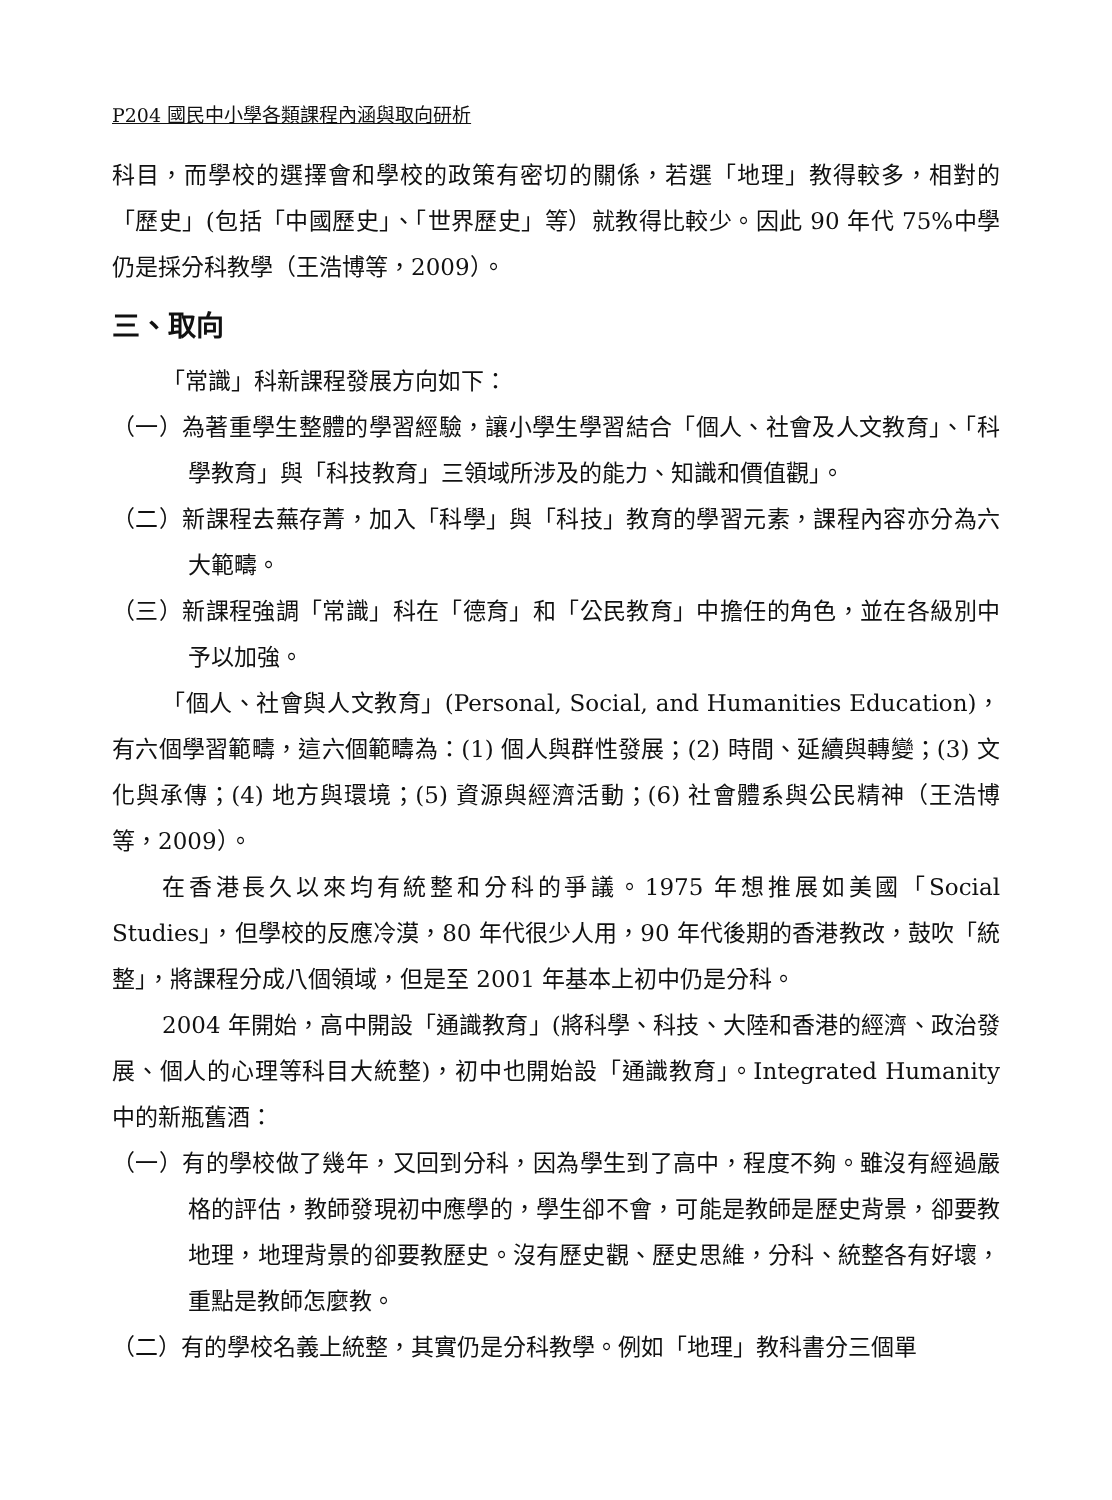P204 國民中小學各類課程內涵與取向研析
科目，而學校的選擇會和學校的政策有密切的關係，若選「地理」教得較多，相對的「歷史」(包括「中國歷史」、「世界歷史」等）就教得比較少。因此 90 年代 75%中學仍是採分科教學（王浩博等，2009）。
三、取向
「常識」科新課程發展方向如下：
（一）為著重學生整體的學習經驗，讓小學生學習結合「個人、社會及人文教育」、「科學教育」與「科技教育」三領域所涉及的能力、知識和價值觀」。
（二）新課程去蕪存菁，加入「科學」與「科技」教育的學習元素，課程內容亦分為六大範疇。
（三）新課程強調「常識」科在「德育」和「公民教育」中擔任的角色，並在各級別中予以加強。
「個人、社會與人文教育」(Personal, Social, and Humanities Education)，有六個學習範疇，這六個範疇為：(1) 個人與群性發展；(2) 時間、延續與轉變；(3) 文化與承傳；(4) 地方與環境；(5) 資源與經濟活動；(6) 社會體系與公民精神（王浩博等，2009）。
在香港長久以來均有統整和分科的爭議。1975 年想推展如美國「Social Studies」，但學校的反應冷漠，80 年代很少人用，90 年代後期的香港教改，鼓吹「統整」，將課程分成八個領域，但是至 2001 年基本上初中仍是分科。
2004 年開始，高中開設「通識教育」(將科學、科技、大陸和香港的經濟、政治發展、個人的心理等科目大統整)，初中也開始設「通識教育」。Integrated Humanity 中的新瓶舊酒：
（一）有的學校做了幾年，又回到分科，因為學生到了高中，程度不夠。雖沒有經過嚴格的評估，教師發現初中應學的，學生卻不會，可能是教師是歷史背景，卻要教地理，地理背景的卻要教歷史。沒有歷史觀、歷史思維，分科、統整各有好壞，重點是教師怎麼教。
（二）有的學校名義上統整，其實仍是分科教學。例如「地理」教科書分三個單